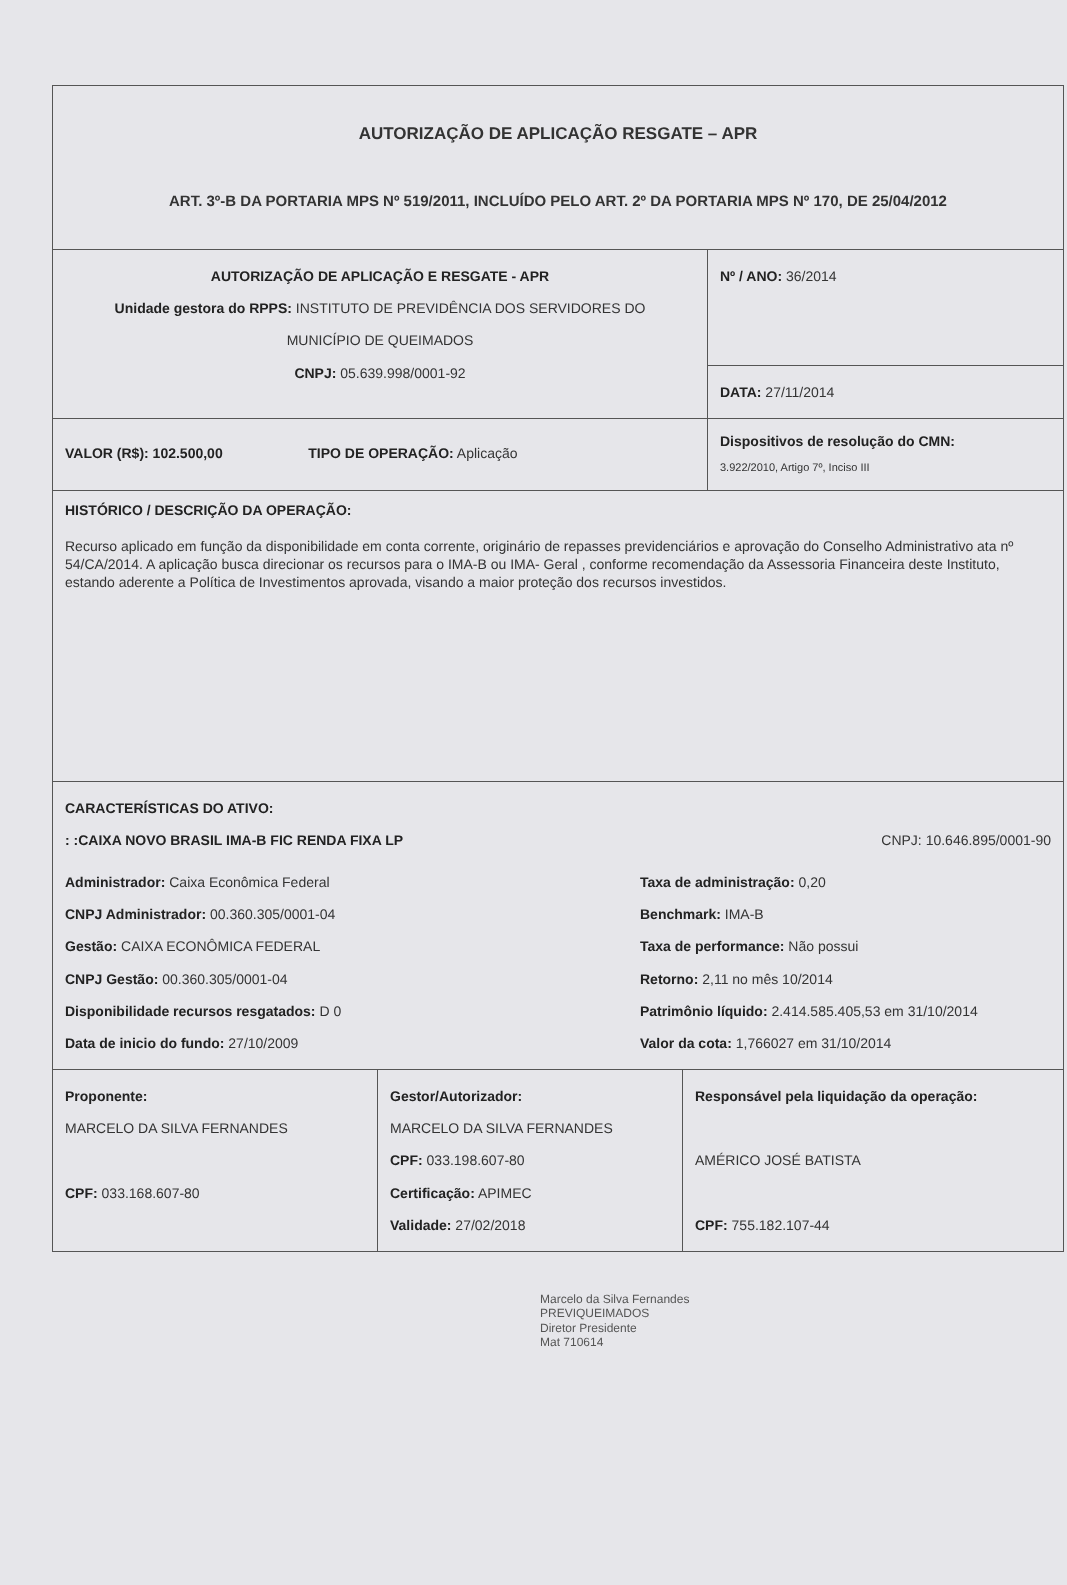AUTORIZAÇÃO DE APLICAÇÃO RESGATE – APR
ART. 3º-B DA PORTARIA MPS Nº 519/2011, INCLUÍDO PELO ART. 2º DA PORTARIA MPS Nº 170, DE 25/04/2012
AUTORIZAÇÃO DE APLICAÇÃO E RESGATE - APR
Unidade gestora do RPPS: INSTITUTO DE PREVIDÊNCIA DOS SERVIDORES DO
MUNICÍPIO DE QUEIMADOS
CNPJ: 05.639.998/0001-92
Nº / ANO: 36/2014
DATA: 27/11/2014
VALOR (R$): 102.500,00 TIPO DE OPERAÇÃO: Aplicação
Dispositivos de resolução do CMN:
3.922/2010, Artigo 7º, Inciso III
HISTÓRICO / DESCRIÇÃO DA OPERAÇÃO:
Recurso aplicado em função da disponibilidade em conta corrente, originário de repasses previdenciários e aprovação do Conselho Administrativo ata nº 54/CA/2014. A aplicação busca direcionar os recursos para o IMA-B ou IMA- Geral , conforme recomendação da Assessoria Financeira deste Instituto, estando aderente a Política de Investimentos aprovada, visando a maior proteção dos recursos investidos.
CARACTERÍSTICAS DO ATIVO:
: :CAIXA NOVO BRASIL IMA-B FIC RENDA FIXA LP CNPJ: 10.646.895/0001-90
Administrador: Caixa Econômica Federal
CNPJ Administrador: 00.360.305/0001-04
Gestão: CAIXA ECONÔMICA FEDERAL
CNPJ Gestão: 00.360.305/0001-04
Disponibilidade recursos resgatados: D 0
Data de inicio do fundo: 27/10/2009
Taxa de administração: 0,20
Benchmark: IMA-B
Taxa de performance: Não possui
Retorno: 2,11 no mês 10/2014
Patrimônio líquido: 2.414.585.405,53 em 31/10/2014
Valor da cota: 1,766027 em 31/10/2014
Proponente:
MARCELO DA SILVA FERNANDES
CPF: 033.168.607-80
Gestor/Autorizador:
MARCELO DA SILVA FERNANDES
CPF: 033.198.607-80
Certificação: APIMEC
Validade: 27/02/2018
Responsável pela liquidação da operação:
AMÉRICO JOSÉ BATISTA
CPF: 755.182.107-44
Marcelo da Silva Fernandes
PREVIQUEIMADOS
Diretor Presidente
Mat 710614